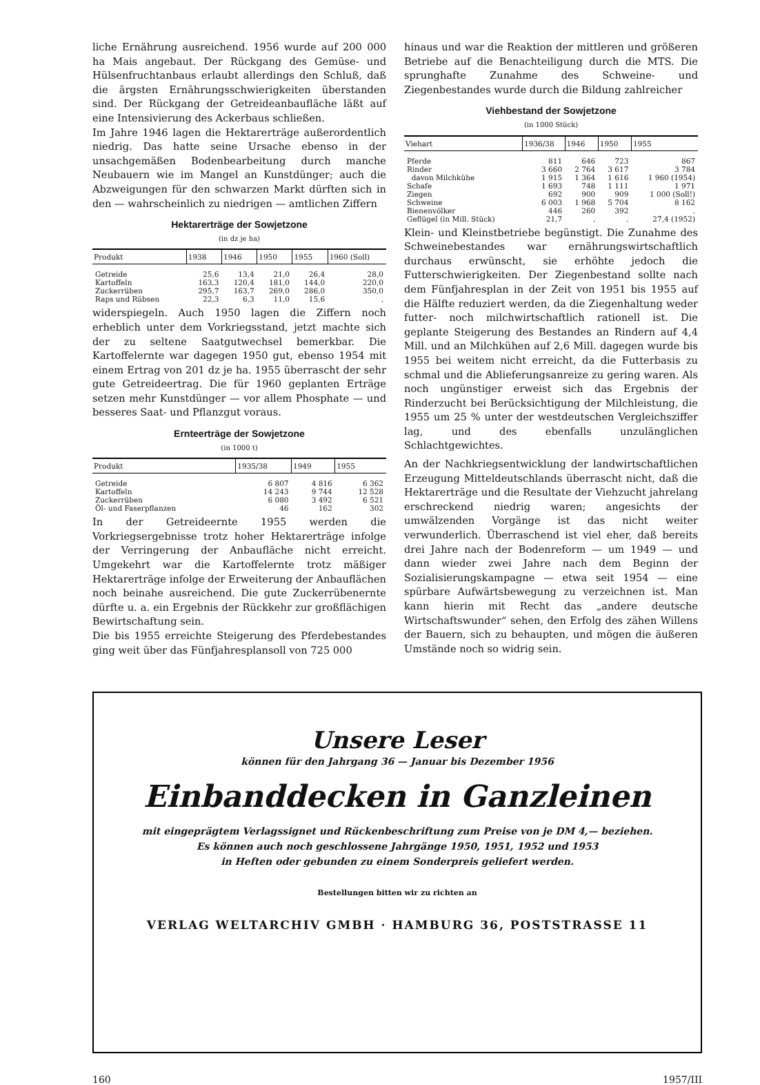liche Ernährung ausreichend. 1956 wurde auf 200 000 ha Mais angebaut. Der Rückgang des Gemüse- und Hülsenfruchtanbaus erlaubt allerdings den Schluß, daß die ärgsten Ernährungsschwierigkeiten überstanden sind. Der Rückgang der Getreideanbaufläche läßt auf eine Intensivierung des Ackerbaus schließen.
Im Jahre 1946 lagen die Hektarerträge außerordentlich niedrig. Das hatte seine Ursache ebenso in der unsachgemäßen Bodenbearbeitung durch manche Neubauern wie im Mangel an Kunstdünger; auch die Abzweigungen für den schwarzen Markt dürften sich in den — wahrscheinlich zu niedrigen — amtlichen Ziffern
Hektarerträge der Sowjetzone
(in dz je ha)
| Produkt | 1938 | 1946 | 1950 | 1955 | 1960 (Soll) |
| --- | --- | --- | --- | --- | --- |
| Getreide | 25,6 | 13,4 | 21,0 | 26,4 | 28,0 |
| Kartoffeln | 163,3 | 120,4 | 181,0 | 144,0 | 220,0 |
| Zuckerrüben | 295,7 | 163,7 | 269,0 | 286,0 | 350,0 |
| Raps und Rübsen | 22,3 | 6,3 | 11,0 | 15,6 | . |
widerspiegeln. Auch 1950 lagen die Ziffern noch erheblich unter dem Vorkriegsstand, jetzt machte sich der zu seltene Saatgutwechsel bemerkbar. Die Kartoffelernte war dagegen 1950 gut, ebenso 1954 mit einem Ertrag von 201 dz je ha. 1955 überrascht der sehr gute Getreideertrag. Die für 1960 geplanten Erträge setzen mehr Kunstdünger — vor allem Phosphate — und besseres Saat- und Pflanzgut voraus.
Ernteerträge der Sowjetzone
(in 1000 t)
| Produkt | 1935/38 | 1949 | 1955 |
| --- | --- | --- | --- |
| Getreide | 6 807 | 4 816 | 6 362 |
| Kartoffeln | 14 243 | 9 744 | 12 528 |
| Zuckerrüben | 6 080 | 3 492 | 6 521 |
| Öl- und Faserpflanzen | 46 | 162 | 302 |
In der Getreideernte 1955 werden die Vorkriegsergebnisse trotz hoher Hektarerträge infolge der Verringerung der Anbaufläche nicht erreicht. Umgekehrt war die Kartoffelernte trotz mäßiger Hektarerträge infolge der Erweiterung der Anbauflächen noch beinahe ausreichend. Die gute Zuckerrübenernte dürfte u. a. ein Ergebnis der Rückkehr zur großflächigen Bewirtschaftung sein.
Die bis 1955 erreichte Steigerung des Pferdebestandes ging weit über das Fünfjahresplansoll von 725 000
hinaus und war die Reaktion der mittleren und größeren Betriebe auf die Benachteiligung durch die MTS. Die sprunghafte Zunahme des Schweine- und Ziegenbestandes wurde durch die Bildung zahlreicher
Viehbestand der Sowjetzone
(in 1000 Stück)
| Viehart | 1936/38 | 1946 | 1950 | 1955 |
| --- | --- | --- | --- | --- |
| Pferde | 811 | 646 | 723 | 867 |
| Rinder | 3 660 | 2 764 | 3 617 | 3 784 |
| davon Milchkühe | 1 915 | 1 364 | 1 616 | 1 960 (1954) |
| Schafe | 1 693 | 748 | 1 111 | 1 971 |
| Ziegen | 692 | 900 | 909 | 1 000 (Soll!) |
| Schweine | 6 003 | 1 968 | 5 704 | 8 162 |
| Bienenvölker | 446 | 260 | 392 | . |
| Geflügel (in Mill. Stück) | 21,7 | . | . | 27,4 (1952) |
Klein- und Kleinstbetriebe begünstigt. Die Zunahme des Schweinebestandes war ernährungswirtschaftlich durchaus erwünscht, sie erhöhte jedoch die Futterschwierigkeiten. Der Ziegenbestand sollte nach dem Fünfjahresplan in der Zeit von 1951 bis 1955 auf die Hälfte reduziert werden, da die Ziegenhaltung weder futter- noch milchwirtschaftlich rationell ist. Die geplante Steigerung des Bestandes an Rindern auf 4,4 Mill. und an Milchkühen auf 2,6 Mill. dagegen wurde bis 1955 bei weitem nicht erreicht, da die Futterbasis zu schmal und die Ablieferungsanreize zu gering waren. Als noch ungünstiger erweist sich das Ergebnis der Rinderzucht bei Berücksichtigung der Milchleistung, die 1955 um 25 % unter der westdeutschen Vergleichsziffer lag, und des ebenfalls unzulänglichen Schlachtgewichtes.
An der Nachkriegsentwicklung der landwirtschaftlichen Erzeugung Mitteldeutschlands überrascht nicht, daß die Hektarerträge und die Resultate der Viehzucht jahrelang erschreckend niedrig waren; angesichts der umwälzenden Vorgänge ist das nicht weiter verwunderlich. Überraschend ist viel eher, daß bereits drei Jahre nach der Bodenreform — um 1949 — und dann wieder zwei Jahre nach dem Beginn der Sozialisierungskampagne — etwa seit 1954 — eine spürbare Aufwärtsbewegung zu verzeichnen ist. Man kann hierin mit Recht das „andere deutsche Wirtschaftswunder“ sehen, den Erfolg des zähen Willens der Bauern, sich zu behaupten, und mögen die äußeren Umstände noch so widrig sein.
Unsere Leser
können für den Jahrgang 36 — Januar bis Dezember 1956
Einbanddecken in Ganzleinen
mit eingeprägtem Verlagssignet und Rückenbeschriftung zum Preise von je DM 4,— beziehen.
Es können auch noch geschlossene Jahrgänge 1950, 1951, 1952 und 1953
in Heften oder gebunden zu einem Sonderpreis geliefert werden.
Bestellungen bitten wir zu richten an
VERLAG WELTARCHIV GMBH · HAMBURG 36, POSTSTRASSE 11
160 1957/III